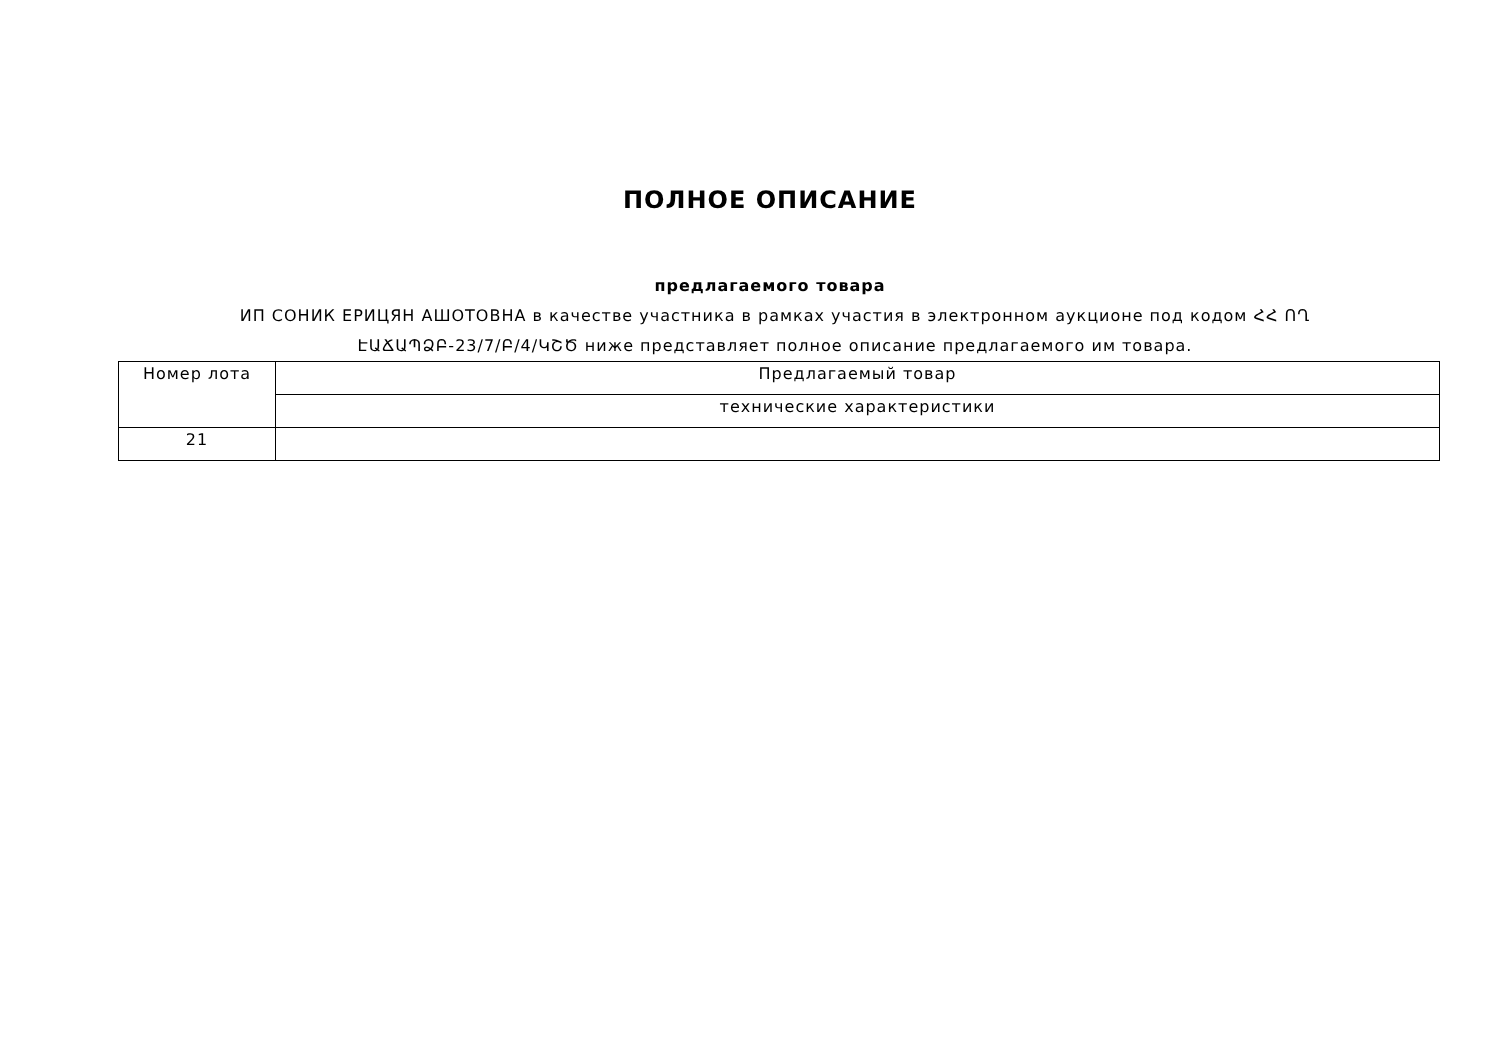ПОЛНОЕ ОПИСАНИЕ
предлагаемого товара
ИП СОНИК ЕРИЦЯН АШОТОВНА в качестве участника в рамках участия в электронном аукционе под кодом ՀՀ ՈՂ ԷԱՃԱՊՁԲ-23/7/Բ/4/ԿՇԾ ниже представляет полное описание предлагаемого им товара.
| Номер лота | Предлагаемый товар |
| | технические характеристики |
| 21 | |